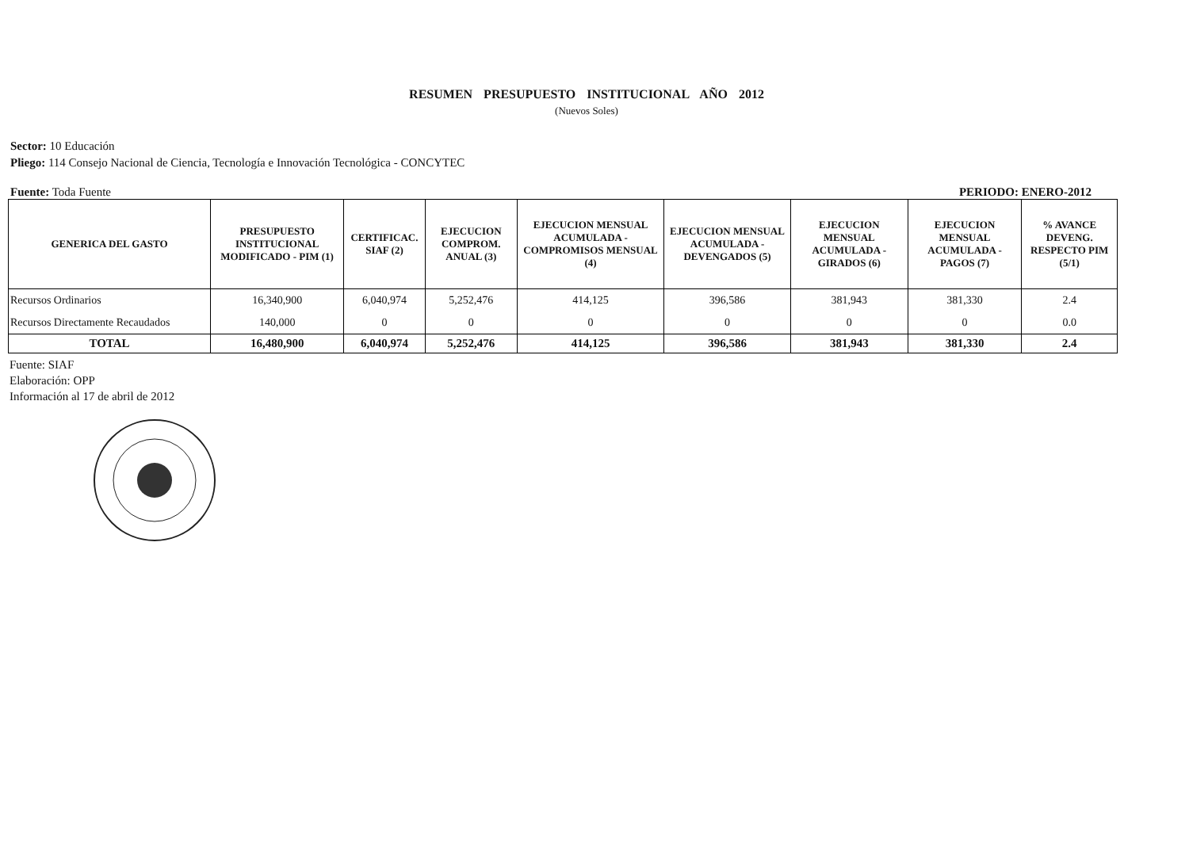RESUMEN PRESUPUESTO INSTITUCIONAL AÑO 2012
(Nuevos Soles)
Sector: 10 Educación
Pliego: 114 Consejo Nacional de Ciencia, Tecnología e Innovación Tecnológica - CONCYTEC
Fuente: Toda Fuente PERIODO: ENERO-2012
| GENERICA DEL GASTO | PRESUPUESTO INSTITUCIONAL MODIFICADO - PIM (1) | CERTIFICAC. SIAF (2) | EJECUCION COMPROM. ANUAL (3) | EJECUCION MENSUAL ACUMULADA - COMPROMISOS MENSUAL (4) | EJECUCION MENSUAL ACUMULADA - DEVENGADOS (5) | EJECUCION MENSUAL ACUMULADA - GIRADOS (6) | EJECUCION MENSUAL ACUMULADA - PAGOS (7) | % AVANCE DEVENG. RESPECTO PIM (5/1) |
| --- | --- | --- | --- | --- | --- | --- | --- | --- |
| Recursos Ordinarios | 16,340,900 | 6,040,974 | 5,252,476 | 414,125 | 396,586 | 381,943 | 381,330 | 2.4 |
| Recursos Directamente Recaudados | 140,000 | 0 | 0 | 0 | 0 | 0 | 0 | 0.0 |
| TOTAL | 16,480,900 | 6,040,974 | 5,252,476 | 414,125 | 396,586 | 381,943 | 381,330 | 2.4 |
Fuente: SIAF
Elaboración: OPP
Información al 17 de abril de 2012